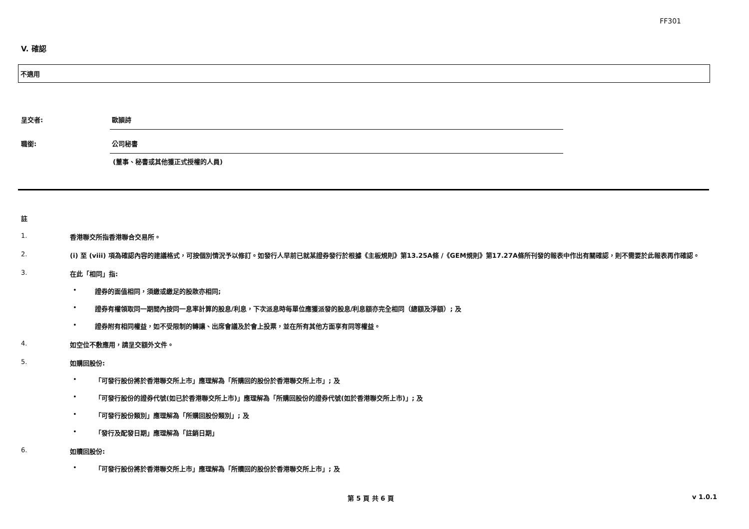FF301
V. 確認
不適用
呈交者: 歐頴詩
職銜: 公司秘書
(董事、秘書或其他獲正式授權的人員)
註
1. 香港聯交所指香港聯合交易所。
2. (i) 至 (viii) 項為確認內容的建議格式，可按個別情況予以修訂。如發行人早前已就某證券發行於根據《主板規則》第13.25A條 /《GEM規則》第17.27A條所刊發的報表中作出有關確認，則不需要於此報表再作確認。
3. 在此「相同」指:
• 證券的面值相同，須繳或繳足的股款亦相同;
• 證券有權領取同一期間內按同一息率計算的股息/利息，下次派息時每單位應獲派發的股息/利息額亦完全相同（總額及淨額）; 及
• 證券附有相同權益，如不受限制的轉讓、出席會議及於會上投票，並在所有其他方面享有同等權益。
4. 如空位不敷應用，請呈交額外文件。
5. 如購回股份:
• 「可發行股份將於香港聯交所上市」應理解為「所購回的股份於香港聯交所上市」; 及
• 「可發行股份的證券代號(如已於香港聯交所上市)」應理解為「所購回股份的證券代號(如於香港聯交所上市)」; 及
• 「可發行股份類別」應理解為「所購回股份類別」; 及
• 「發行及配發日期」應理解為「註銷日期」
6. 如贖回股份:
• 「可發行股份將於香港聯交所上市」應理解為「所贖回的股份於香港聯交所上市」; 及
第 5 頁 共 6 頁 v 1.0.1